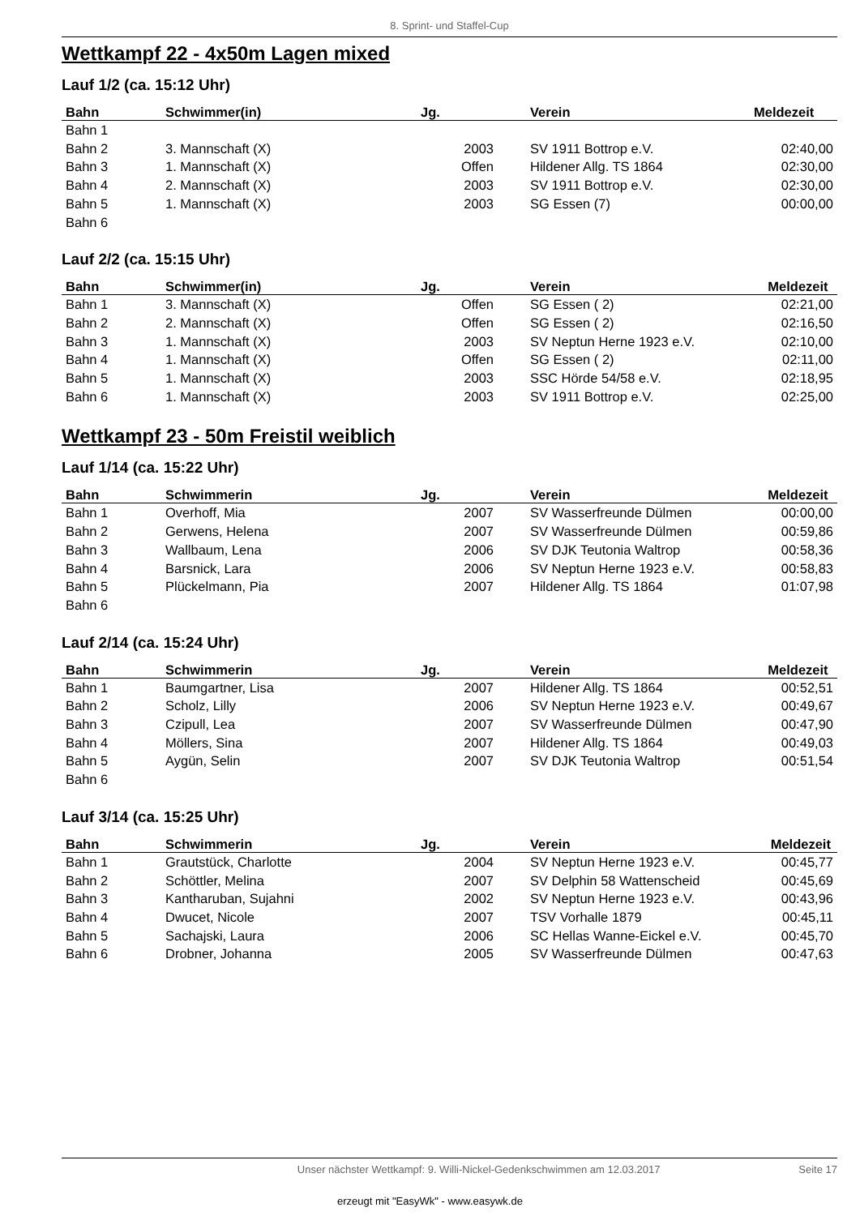8. Sprint- und Staffel-Cup
Wettkampf 22 - 4x50m Lagen mixed
Lauf 1/2 (ca. 15:12 Uhr)
| Bahn | Schwimmer(in) | Jg. | Verein | Meldezeit |
| --- | --- | --- | --- | --- |
| Bahn 1 | | | | |
| Bahn 2 | 3. Mannschaft (X) | 2003 | SV 1911 Bottrop e.V. | 02:40,00 |
| Bahn 3 | 1. Mannschaft (X) | Offen | Hildener Allg. TS 1864 | 02:30,00 |
| Bahn 4 | 2. Mannschaft (X) | 2003 | SV 1911 Bottrop e.V. | 02:30,00 |
| Bahn 5 | 1. Mannschaft (X) | 2003 | SG Essen (7) | 00:00,00 |
| Bahn 6 | | | | |
Lauf 2/2 (ca. 15:15 Uhr)
| Bahn | Schwimmer(in) | Jg. | Verein | Meldezeit |
| --- | --- | --- | --- | --- |
| Bahn 1 | 3. Mannschaft (X) | Offen | SG Essen ( 2) | 02:21,00 |
| Bahn 2 | 2. Mannschaft (X) | Offen | SG Essen ( 2) | 02:16,50 |
| Bahn 3 | 1. Mannschaft (X) | 2003 | SV Neptun Herne 1923 e.V. | 02:10,00 |
| Bahn 4 | 1. Mannschaft (X) | Offen | SG Essen ( 2) | 02:11,00 |
| Bahn 5 | 1. Mannschaft (X) | 2003 | SSC Hörde 54/58 e.V. | 02:18,95 |
| Bahn 6 | 1. Mannschaft (X) | 2003 | SV 1911 Bottrop e.V. | 02:25,00 |
Wettkampf 23 - 50m Freistil weiblich
Lauf 1/14 (ca. 15:22 Uhr)
| Bahn | Schwimmerin | Jg. | Verein | Meldezeit |
| --- | --- | --- | --- | --- |
| Bahn 1 | Overhoff, Mia | 2007 | SV Wasserfreunde Dülmen | 00:00,00 |
| Bahn 2 | Gerwens, Helena | 2007 | SV Wasserfreunde Dülmen | 00:59,86 |
| Bahn 3 | Wallbaum, Lena | 2006 | SV DJK Teutonia Waltrop | 00:58,36 |
| Bahn 4 | Barsnick, Lara | 2006 | SV Neptun Herne 1923 e.V. | 00:58,83 |
| Bahn 5 | Plückelmann, Pia | 2007 | Hildener Allg. TS 1864 | 01:07,98 |
| Bahn 6 | | | | |
Lauf 2/14 (ca. 15:24 Uhr)
| Bahn | Schwimmerin | Jg. | Verein | Meldezeit |
| --- | --- | --- | --- | --- |
| Bahn 1 | Baumgartner, Lisa | 2007 | Hildener Allg. TS 1864 | 00:52,51 |
| Bahn 2 | Scholz, Lilly | 2006 | SV Neptun Herne 1923 e.V. | 00:49,67 |
| Bahn 3 | Czipull, Lea | 2007 | SV Wasserfreunde Dülmen | 00:47,90 |
| Bahn 4 | Möllers, Sina | 2007 | Hildener Allg. TS 1864 | 00:49,03 |
| Bahn 5 | Aygün, Selin | 2007 | SV DJK Teutonia Waltrop | 00:51,54 |
| Bahn 6 | | | | |
Lauf 3/14 (ca. 15:25 Uhr)
| Bahn | Schwimmerin | Jg. | Verein | Meldezeit |
| --- | --- | --- | --- | --- |
| Bahn 1 | Grautstück, Charlotte | 2004 | SV Neptun Herne 1923 e.V. | 00:45,77 |
| Bahn 2 | Schöttler, Melina | 2007 | SV Delphin 58 Wattenscheid | 00:45,69 |
| Bahn 3 | Kantharuban, Sujahni | 2002 | SV Neptun Herne 1923 e.V. | 00:43,96 |
| Bahn 4 | Dwucet, Nicole | 2007 | TSV Vorhalle 1879 | 00:45,11 |
| Bahn 5 | Sachajski, Laura | 2006 | SC Hellas Wanne-Eickel e.V. | 00:45,70 |
| Bahn 6 | Drobner, Johanna | 2005 | SV Wasserfreunde Dülmen | 00:47,63 |
Unser nächster Wettkampf: 9. Willi-Nickel-Gedenkschwimmen am 12.03.2017 Seite 17
erzeugt mit "EasyWk" - www.easywk.de